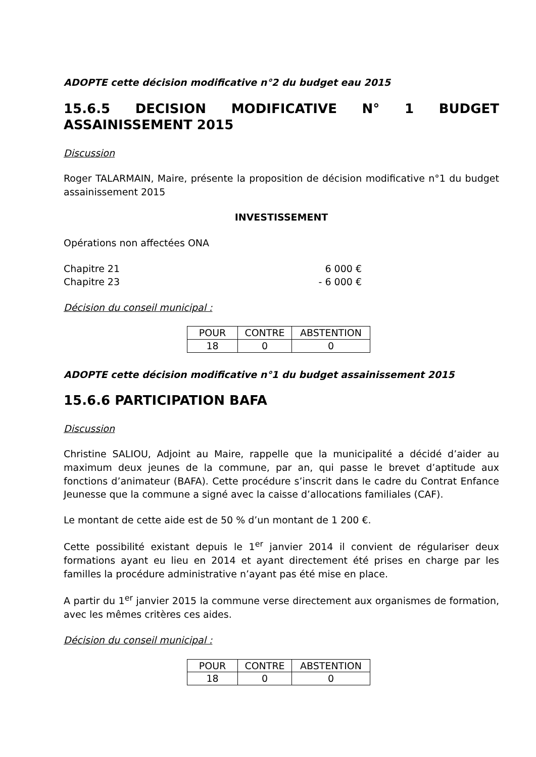ADOPTE cette décision modificative n°2 du budget eau 2015
15.6.5 DECISION MODIFICATIVE N° 1 BUDGET ASSAINISSEMENT 2015
Discussion
Roger TALARMAIN, Maire, présente la proposition de décision modificative n°1 du budget assainissement 2015
INVESTISSEMENT
Opérations non affectées ONA
Chapitre 21 6 000 €
Chapitre 23 - 6 000 €
Décision du conseil municipal :
| POUR | CONTRE | ABSTENTION |
| 18 | 0 | 0 |
ADOPTE cette décision modificative n°1 du budget assainissement 2015
15.6.6 PARTICIPATION BAFA
Discussion
Christine SALIOU, Adjoint au Maire, rappelle que la municipalité a décidé d’aider au maximum deux jeunes de la commune, par an, qui passe le brevet d’aptitude aux fonctions d’animateur (BAFA). Cette procédure s’inscrit dans le cadre du Contrat Enfance Jeunesse que la commune a signé avec la caisse d’allocations familiales (CAF).
Le montant de cette aide est de 50 % d’un montant de 1 200 €.
Cette possibilité existant depuis le 1<sup>er</sup> janvier 2014 il convient de régulariser deux formations ayant eu lieu en 2014 et ayant directement été prises en charge par les familles la procédure administrative n’ayant pas été mise en place.
A partir du 1<sup>er</sup> janvier 2015 la commune verse directement aux organismes de formation, avec les mêmes critères ces aides.
Décision du conseil municipal :
| POUR | CONTRE | ABSTENTION |
| 18 | 0 | 0 |